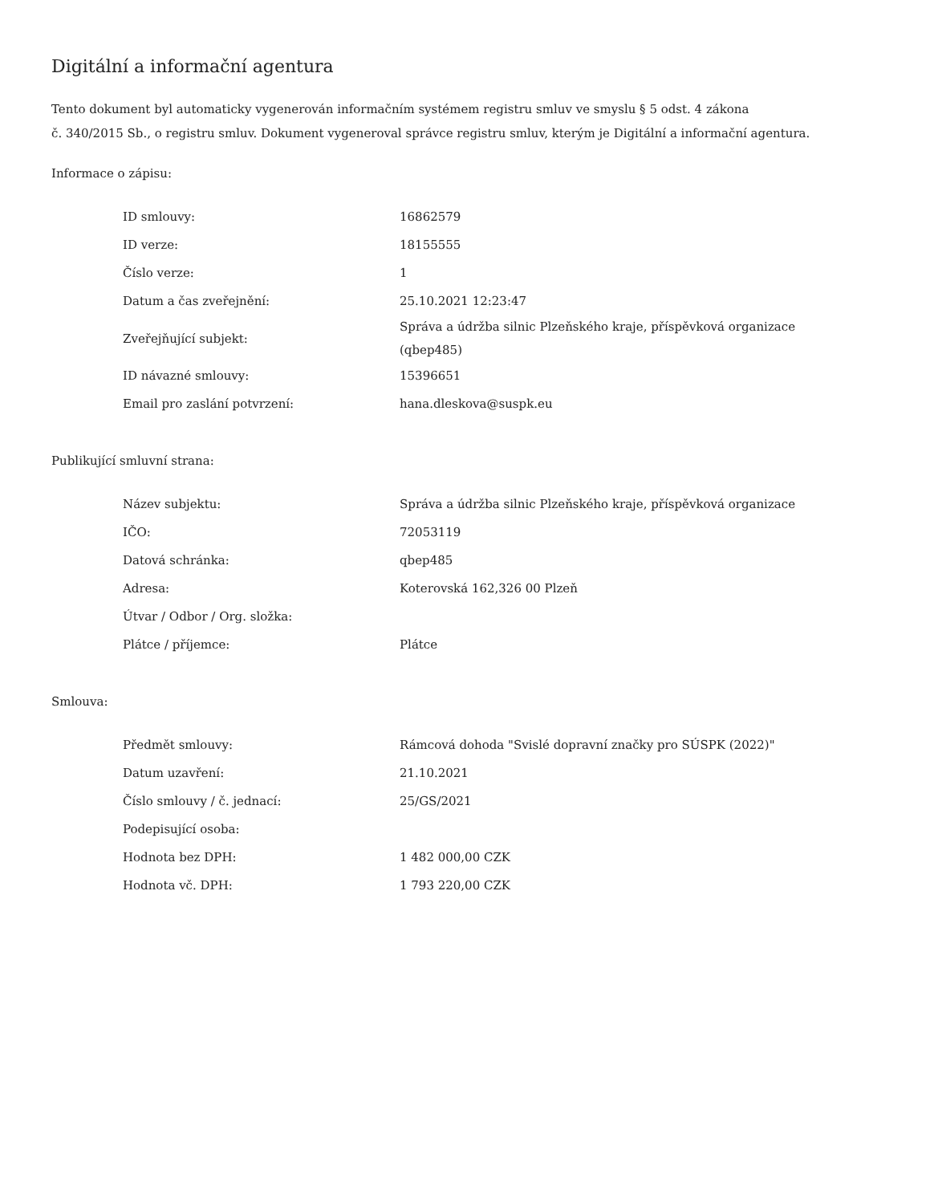Digitální a informační agentura
Tento dokument byl automaticky vygenerován informačním systémem registru smluv ve smyslu § 5 odst. 4 zákona
č. 340/2015 Sb., o registru smluv. Dokument vygeneroval správce registru smluv, kterým je Digitální a informační agentura.
Informace o zápisu:
| ID smlouvy: | 16862579 |
| ID verze: | 18155555 |
| Číslo verze: | 1 |
| Datum a čas zveřejnění: | 25.10.2021 12:23:47 |
| Zveřejňující subjekt: | Správa a údržba silnic Plzeňského kraje, příspěvková organizace (qbep485) |
| ID návazné smlouvy: | 15396651 |
| Email pro zaslání potvrzení: | hana.dleskova@suspk.eu |
Publikující smluvní strana:
| Název subjektu: | Správa a údržba silnic Plzeňského kraje, příspěvková organizace |
| IČO: | 72053119 |
| Datová schránka: | qbep485 |
| Adresa: | Koterovská 162,326 00 Plzeň |
| Útvar / Odbor / Org. složka: | |
| Plátce / příjemce: | Plátce |
Smlouva:
| Předmět smlouvy: | Rámcová dohoda "Svislé dopravní značky pro SÚSPK (2022)" |
| Datum uzavření: | 21.10.2021 |
| Číslo smlouvy / č. jednací: | 25/GS/2021 |
| Podepisující osoba: | |
| Hodnota bez DPH: | 1 482 000,00 CZK |
| Hodnota vč. DPH: | 1 793 220,00 CZK |